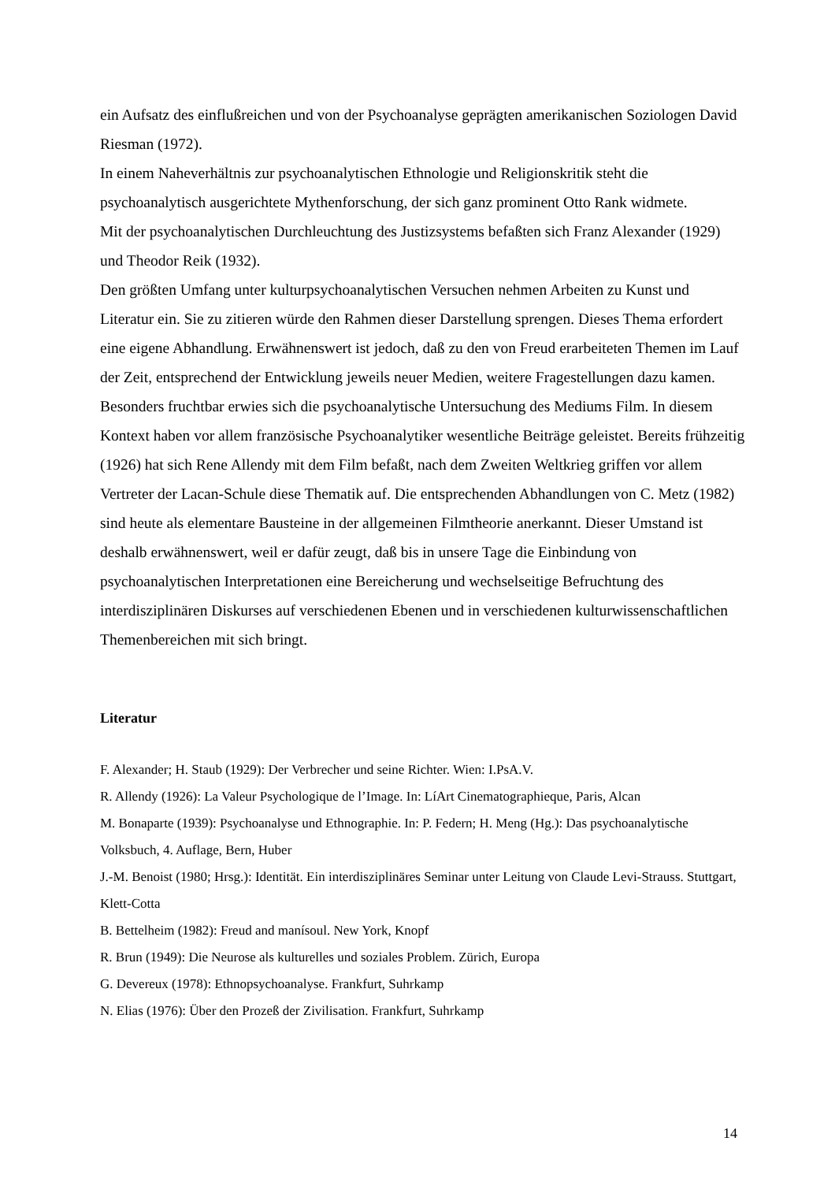ein Aufsatz des einflußreichen und von der Psychoanalyse geprägten amerikanischen Soziologen David Riesman (1972).
In einem Naheverhältnis zur psychoanalytischen Ethnologie und Religionskritik steht die psychoanalytisch ausgerichtete Mythenforschung, der sich ganz prominent Otto Rank widmete.
Mit der psychoanalytischen Durchleuchtung des Justizsystems befaßten sich Franz Alexander (1929) und Theodor Reik (1932).
Den größten Umfang unter kulturpsychoanalytischen Versuchen nehmen Arbeiten zu Kunst und Literatur ein. Sie zu zitieren würde den Rahmen dieser Darstellung sprengen. Dieses Thema erfordert eine eigene Abhandlung. Erwähnenswert ist jedoch, daß zu den von Freud erarbeiteten Themen im Lauf der Zeit, entsprechend der Entwicklung jeweils neuer Medien, weitere Fragestellungen dazu kamen. Besonders fruchtbar erwies sich die psychoanalytische Untersuchung des Mediums Film. In diesem Kontext haben vor allem französische Psychoanalytiker wesentliche Beiträge geleistet. Bereits frühzeitig (1926) hat sich Rene Allendy mit dem Film befaßt, nach dem Zweiten Weltkrieg griffen vor allem Vertreter der Lacan-Schule diese Thematik auf. Die entsprechenden Abhandlungen von C. Metz (1982) sind heute als elementare Bausteine in der allgemeinen Filmtheorie anerkannt. Dieser Umstand ist deshalb erwähnenswert, weil er dafür zeugt, daß bis in unsere Tage die Einbindung von psychoanalytischen Interpretationen eine Bereicherung und wechselseitige Befruchtung des interdisziplinären Diskurses auf verschiedenen Ebenen und in verschiedenen kulturwissenschaftlichen Themenbereichen mit sich bringt.
Literatur
F. Alexander; H. Staub (1929): Der Verbrecher und seine Richter. Wien: I.PsA.V.
R. Allendy (1926): La Valeur Psychologique de l’Image. In: LíArt Cinematographieque, Paris, Alcan
M. Bonaparte (1939): Psychoanalyse und Ethnographie. In: P. Federn; H. Meng (Hg.): Das psychoanalytische Volksbuch, 4. Auflage, Bern, Huber
J.-M. Benoist (1980; Hrsg.): Identität. Ein interdisziplinäres Seminar unter Leitung von Claude Levi-Strauss. Stuttgart, Klett-Cotta
B. Bettelheim (1982): Freud and manísoul. New York, Knopf
R. Brun (1949): Die Neurose als kulturelles und soziales Problem. Zürich, Europa
G. Devereux (1978): Ethnopsychoanalyse. Frankfurt, Suhrkamp
N. Elias (1976): Über den Prozeß der Zivilisation. Frankfurt, Suhrkamp
14